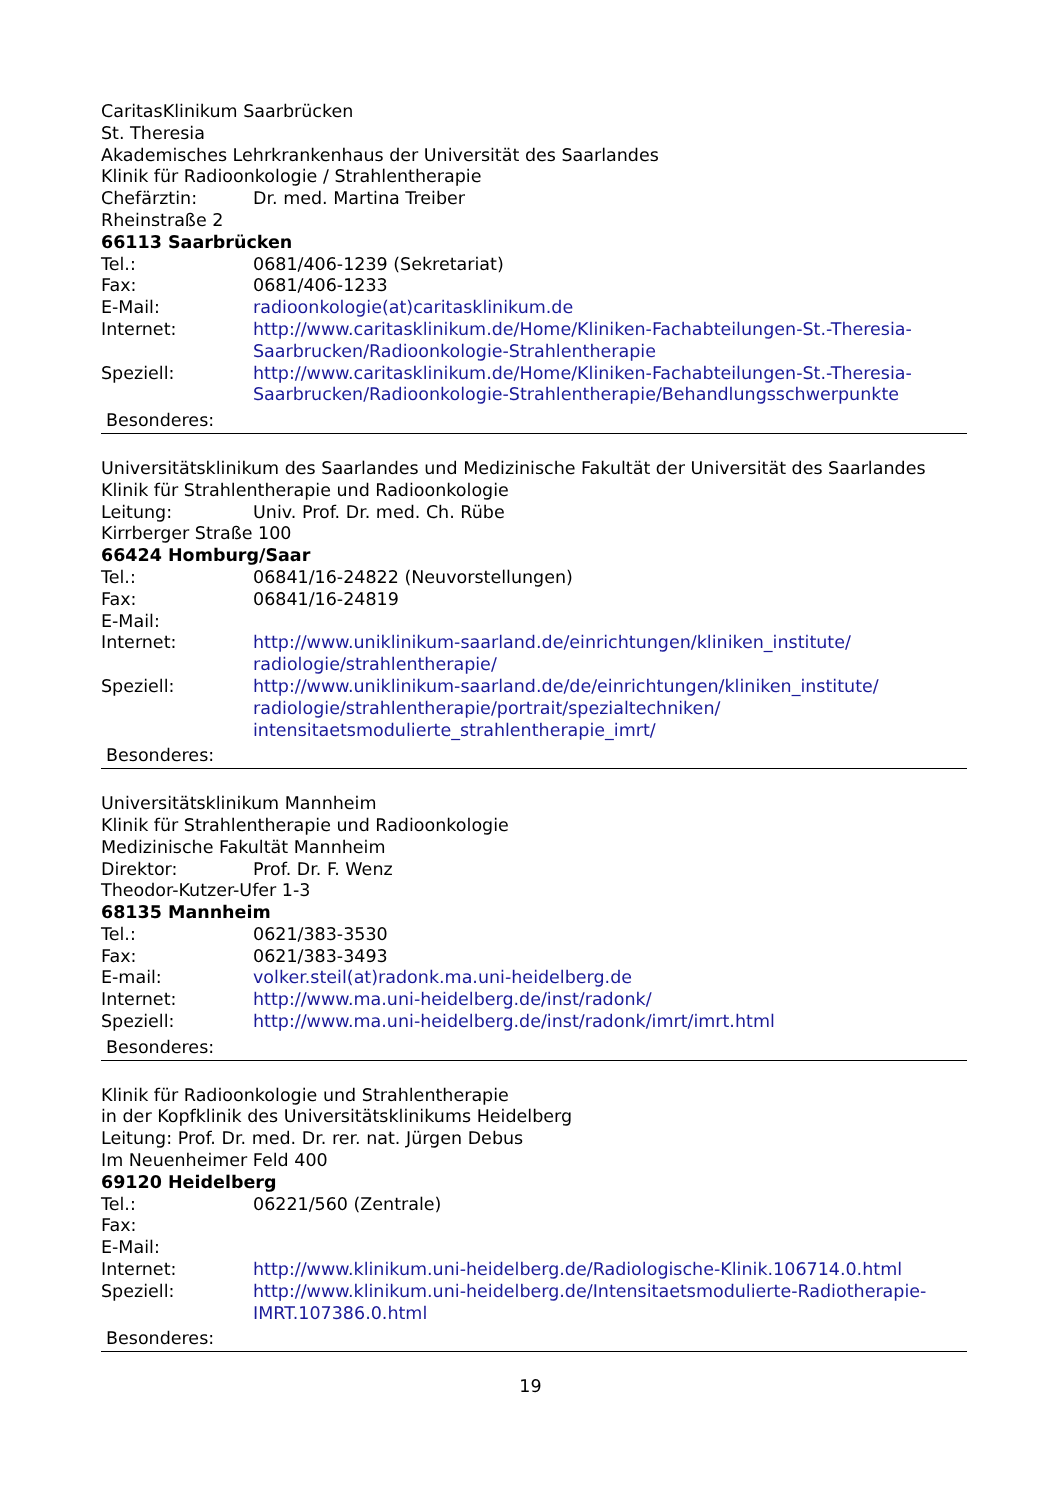CaritasKlinikum Saarbrücken
St. Theresia
Akademisches Lehrkrankenhaus der Universität des Saarlandes
Klinik für Radioonkologie / Strahlentherapie
Chefärztin: Dr. med. Martina Treiber
Rheinstraße 2
66113 Saarbrücken
Tel.: 0681/406-1239 (Sekretariat)
Fax: 0681/406-1233
E-Mail: radioonkologie(at)caritasklinikum.de
Internet: http://www.caritasklinikum.de/Home/Kliniken-Fachabteilungen-St.-Theresia-Saarbrucken/Radioonkologie-Strahlentherapie
Speziell: http://www.caritasklinikum.de/Home/Kliniken-Fachabteilungen-St.-Theresia-Saarbrucken/Radioonkologie-Strahlentherapie/Behandlungsschwerpunkte
Besonderes:
Universitätsklinikum des Saarlandes und Medizinische Fakultät der Universität des Saarlandes
Klinik für Strahlentherapie und Radioonkologie
Leitung: Univ. Prof. Dr. med. Ch. Rübe
Kirrberger Straße 100
66424 Homburg/Saar
Tel.: 06841/16-24822 (Neuvorstellungen)
Fax: 06841/16-24819
E-Mail:
Internet: http://www.uniklinikum-saarland.de/einrichtungen/kliniken_institute/ radiologie/strahlentherapie/
Speziell: http://www.uniklinikum-saarland.de/de/einrichtungen/kliniken_institute/ radiologie/strahlentherapie/portrait/spezialtechniken/ intensitaetsmodulierte_strahlentherapie_imrt/
Besonderes:
Universitätsklinikum Mannheim
Klinik für Strahlentherapie und Radioonkologie
Medizinische Fakultät Mannheim
Direktor: Prof. Dr. F. Wenz
Theodor-Kutzer-Ufer 1-3
68135 Mannheim
Tel.: 0621/383-3530
Fax: 0621/383-3493
E-mail: volker.steil(at)radonk.ma.uni-heidelberg.de
Internet: http://www.ma.uni-heidelberg.de/inst/radonk/
Speziell: http://www.ma.uni-heidelberg.de/inst/radonk/imrt/imrt.html
Besonderes:
Klinik für Radioonkologie und Strahlentherapie
in der Kopfklinik des Universitätsklinikums Heidelberg
Leitung: Prof. Dr. med. Dr. rer. nat. Jürgen Debus
Im Neuenheimer Feld 400
69120 Heidelberg
Tel.: 06221/560 (Zentrale)
Fax:
E-Mail:
Internet: http://www.klinikum.uni-heidelberg.de/Radiologische-Klinik.106714.0.html
Speziell: http://www.klinikum.uni-heidelberg.de/Intensitaetsmodulierte-Radiotherapie-IMRT.107386.0.html
Besonderes:
19